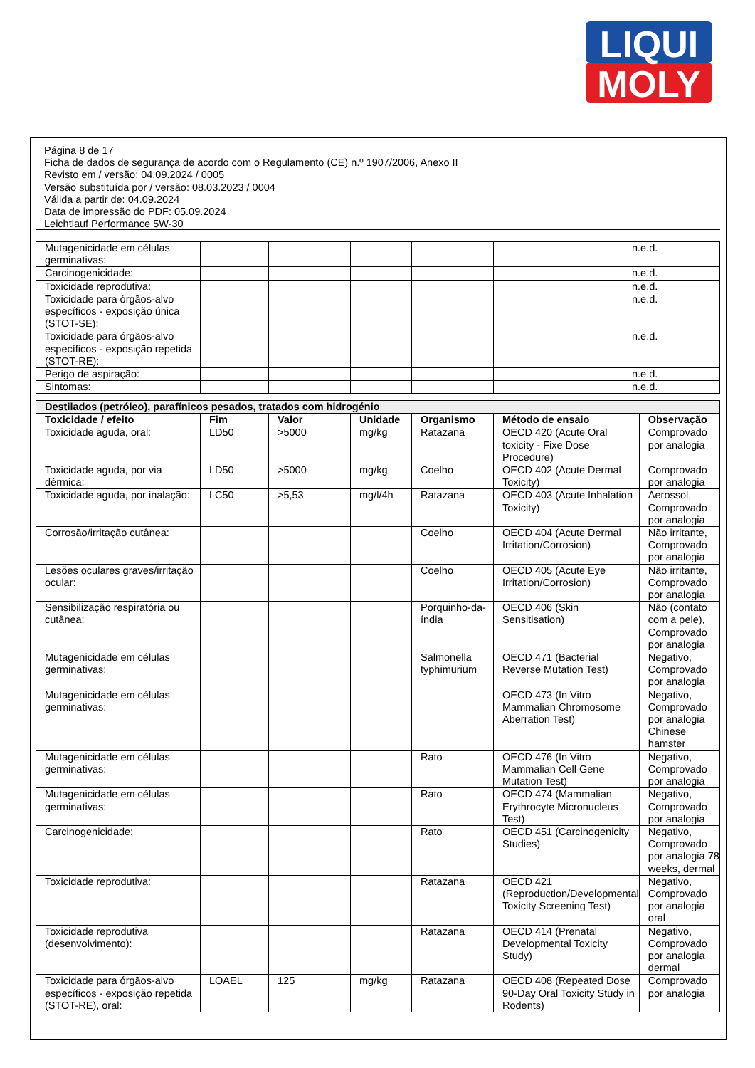LIQUI
MOLY
Página 8 de 17
Ficha de dados de segurança de acordo com o Regulamento (CE) n.º 1907/2006, Anexo II
Revisto em / versão: 04.09.2024 / 0005
Versão substituída por / versão: 08.03.2023 / 0004
Válida a partir de: 04.09.2024
Data de impressão do PDF: 05.09.2024
Leichtlauf Performance 5W-30
| Mutagenicidade em células germinativas: | | | | | | n.e.d. |
| Carcinogenicidade: | | | | | | n.e.d. |
| Toxicidade reprodutiva: | | | | | | n.e.d. |
| Toxicidade para órgãos-alvo específicos - exposição única (STOT-SE): | | | | | | n.e.d. |
| Toxicidade para órgãos-alvo específicos - exposição repetida (STOT-RE): | | | | | | n.e.d. |
| Perigo de aspiração: | | | | | | n.e.d. |
| Sintomas: | | | | | | n.e.d. |
| Destilados (petróleo), parafínicos pesados, tratados com hidrogénio | | | | | | |
| --- | --- | --- | --- | --- | --- | --- |
| Toxicidade / efeito | Fim | Valor | Unidade | Organismo | Método de ensaio | Observação |
| Toxicidade aguda, oral: | LD50 | >5000 | mg/kg | Ratazana | OECD 420 (Acute Oral toxicity - Fixe Dose Procedure) | Comprovado por analogia |
| Toxicidade aguda, por via dérmica: | LD50 | >5000 | mg/kg | Coelho | OECD 402 (Acute Dermal Toxicity) | Comprovado por analogia |
| Toxicidade aguda, por inalação: | LC50 | >5,53 | mg/l/4h | Ratazana | OECD 403 (Acute Inhalation Toxicity) | Aerossol, Comprovado por analogia |
| Corrosão/irritação cutânea: | | | | Coelho | OECD 404 (Acute Dermal Irritation/Corrosion) | Não irritante, Comprovado por analogia |
| Lesões oculares graves/irritação ocular: | | | | Coelho | OECD 405 (Acute Eye Irritation/Corrosion) | Não irritante, Comprovado por analogia |
| Sensibilização respiratória ou cutânea: | | | | Porquinho-da-índia | OECD 406 (Skin Sensitisation) | Não (contato com a pele), Comprovado por analogia |
| Mutagenicidade em células germinativas: | | | | Salmonella typhimurium | OECD 471 (Bacterial Reverse Mutation Test) | Negativo, Comprovado por analogia |
| Mutagenicidade em células germinativas: | | | | | OECD 473 (In Vitro Mammalian Chromosome Aberration Test) | Negativo, Comprovado por analogia Chinese hamster |
| Mutagenicidade em células germinativas: | | | | Rato | OECD 476 (In Vitro Mammalian Cell Gene Mutation Test) | Negativo, Comprovado por analogia |
| Mutagenicidade em células germinativas: | | | | Rato | OECD 474 (Mammalian Erythrocyte Micronucleus Test) | Negativo, Comprovado por analogia |
| Carcinogenicidade: | | | | Rato | OECD 451 (Carcinogenicity Studies) | Negativo, Comprovado por analogia 78 weeks, dermal |
| Toxicidade reprodutiva: | | | | Ratazana | OECD 421 (Reproduction/Developmental Toxicity Screening Test) | Negativo, Comprovado por analogia oral |
| Toxicidade reprodutiva (desenvolvimento): | | | | Ratazana | OECD 414 (Prenatal Developmental Toxicity Study) | Negativo, Comprovado por analogia dermal |
| Toxicidade para órgãos-alvo específicos - exposição repetida (STOT-RE), oral: | LOAEL | 125 | mg/kg | Ratazana | OECD 408 (Repeated Dose 90-Day Oral Toxicity Study in Rodents) | Comprovado por analogia |